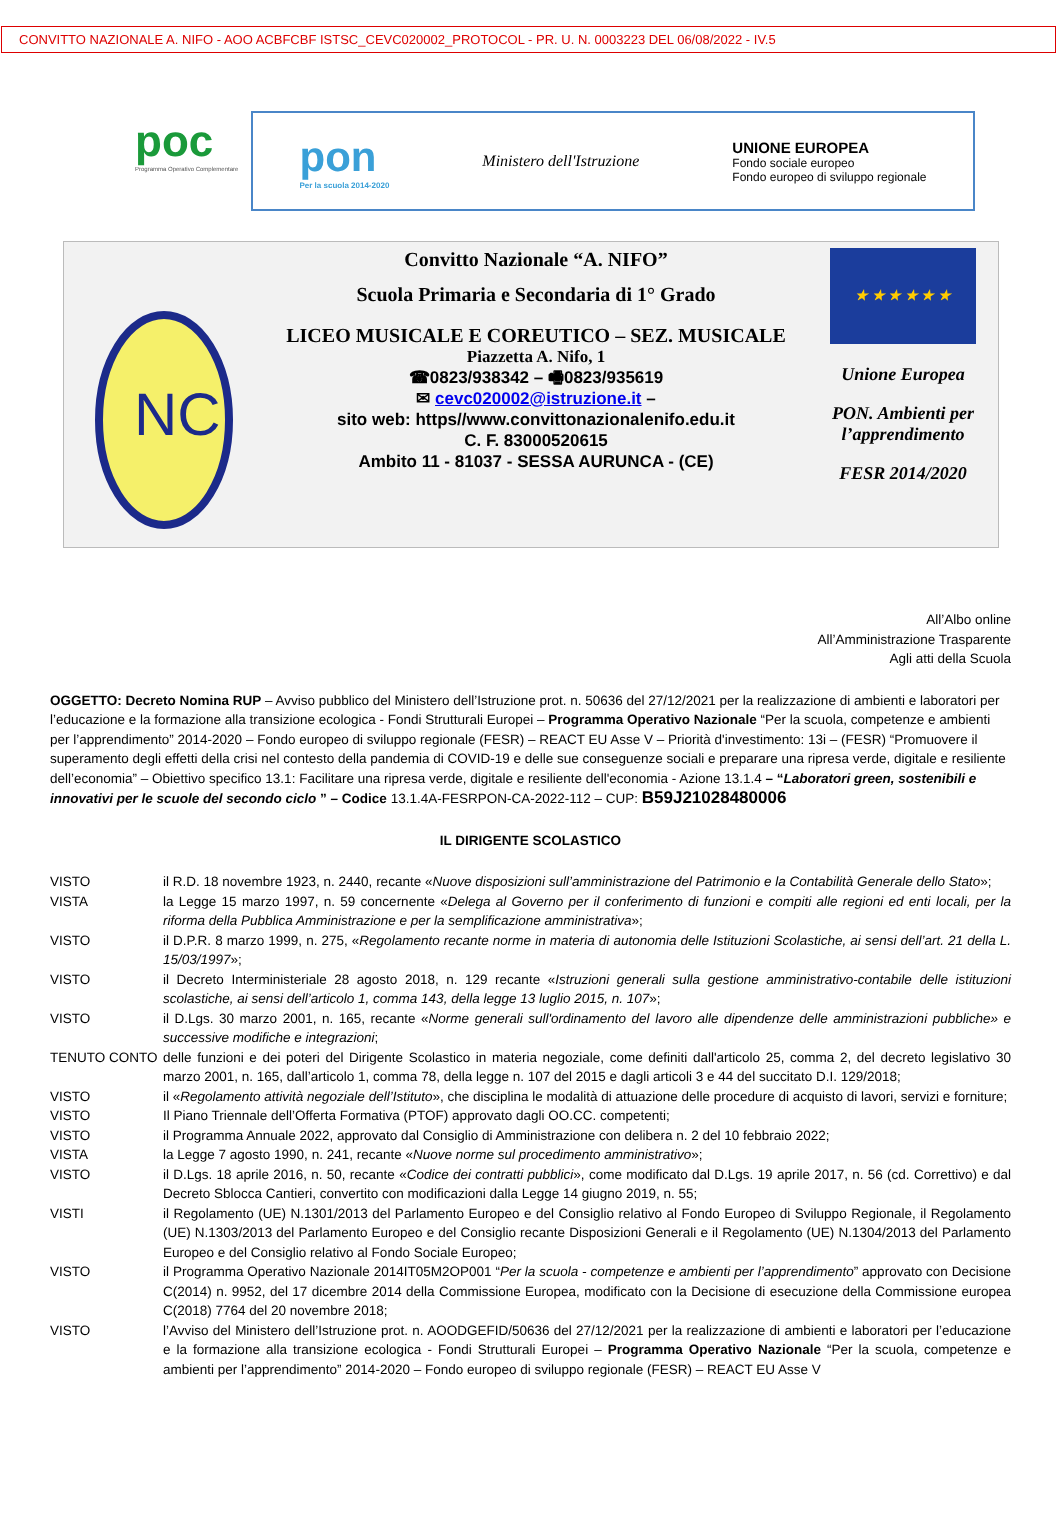CONVITTO NAZIONALE A. NIFO - AOO ACBFCBF ISTSC_CEVC020002_PROTOCOL - PR. U. N. 0003223 DEL 06/08/2022 - IV.5
poc
Programma Operativo Complementare
pon
Per la scuola 2014-2020
Ministero dell'Istruzione
UNIONE EUROPEA
Fondo sociale europeo
Fondo europeo di sviluppo regionale
NC
Convitto Nazionale “A. NIFO”
Scuola Primaria e Secondaria di 1° Grado
LICEO MUSICALE E COREUTICO – SEZ. MUSICALE
Piazzetta A. Nifo, 1
☎0823/938342 – 🖷0823/935619
✉ cevc020002@istruzione.it –
sito web: https//www.convittonazionalenifo.edu.it
C. F. 83000520615
Ambito 11 - 81037 - SESSA AURUNCA - (CE)
★ ★ ★ ★ ★ ★
Unione Europea
PON. Ambienti per l’apprendimento
FESR 2014/2020
All’Albo online
All’Amministrazione Trasparente
Agli atti della Scuola
OGGETTO: Decreto Nomina RUP – Avviso pubblico del Ministero dell’Istruzione prot. n. 50636 del 27/12/2021 per la realizzazione di ambienti e laboratori per l’educazione e la formazione alla transizione ecologica - Fondi Strutturali Europei – Programma Operativo Nazionale “Per la scuola, competenze e ambienti per l’apprendimento” 2014-2020 – Fondo europeo di sviluppo regionale (FESR) – REACT EU Asse V – Priorità d'investimento: 13i – (FESR) “Promuovere il superamento degli effetti della crisi nel contesto della pandemia di COVID-19 e delle sue conseguenze sociali e preparare una ripresa verde, digitale e resiliente dell’economia” – Obiettivo specifico 13.1: Facilitare una ripresa verde, digitale e resiliente dell'economia - Azione 13.1.4 – “Laboratori green, sostenibili e innovativi per le scuole del secondo ciclo ” – Codice 13.1.4A-FESRPON-CA-2022-112 – CUP: B59J21028480006
IL DIRIGENTE SCOLASTICO
| VISTO | il R.D. 18 novembre 1923, n. 2440, recante « Nuove disposizioni sull’amministrazione del Patrimonio e la Contabilità Generale dello Stato »; |
| VISTA | la Legge 15 marzo 1997, n. 59 concernente « Delega al Governo per il conferimento di funzioni e compiti alle regioni ed enti locali, per la riforma della Pubblica Amministrazione e per la semplificazione amministrativa »; |
| VISTO | il D.P.R. 8 marzo 1999, n. 275, « Regolamento recante norme in materia di autonomia delle Istituzioni Scolastiche, ai sensi dell’art. 21 della L. 15/03/1997 »; |
| VISTO | il Decreto Interministeriale 28 agosto 2018, n. 129 recante « Istruzioni generali sulla gestione amministrativo-contabile delle istituzioni scolastiche, ai sensi dell’articolo 1, comma 143, della legge 13 luglio 2015, n. 107 »; |
| VISTO | il D.Lgs. 30 marzo 2001, n. 165, recante « Norme generali sull'ordinamento del lavoro alle dipendenze delle amministrazioni pubbliche» e successive modifiche e integrazioni ; |
| TENUTO CONTO | delle funzioni e dei poteri del Dirigente Scolastico in materia negoziale, come definiti dall'articolo 25, comma 2, del decreto legislativo 30 marzo 2001, n. 165, dall’articolo 1, comma 78, della legge n. 107 del 2015 e dagli articoli 3 e 44 del succitato D.I. 129/2018; |
| VISTO | il « Regolamento attività negoziale dell’Istituto », che disciplina le modalità di attuazione delle procedure di acquisto di lavori, servizi e forniture; |
| VISTO | Il Piano Triennale dell’Offerta Formativa (PTOF) approvato dagli OO.CC. competenti; |
| VISTO | il Programma Annuale 2022, approvato dal Consiglio di Amministrazione con delibera n. 2 del 10 febbraio 2022; |
| VISTA | la Legge 7 agosto 1990, n. 241, recante « Nuove norme sul procedimento amministrativo »; |
| VISTO | il D.Lgs. 18 aprile 2016, n. 50, recante « Codice dei contratti pubblici », come modificato dal D.Lgs. 19 aprile 2017, n. 56 (cd. Correttivo) e dal Decreto Sblocca Cantieri, convertito con modificazioni dalla Legge 14 giugno 2019, n. 55; |
| VISTI | il Regolamento (UE) N.1301/2013 del Parlamento Europeo e del Consiglio relativo al Fondo Europeo di Sviluppo Regionale, il Regolamento (UE) N.1303/2013 del Parlamento Europeo e del Consiglio recante Disposizioni Generali e il Regolamento (UE) N.1304/2013 del Parlamento Europeo e del Consiglio relativo al Fondo Sociale Europeo; |
| VISTO | il Programma Operativo Nazionale 2014IT05M2OP001 “ Per la scuola - competenze e ambienti per l’apprendimento ” approvato con Decisione C(2014) n. 9952, del 17 dicembre 2014 della Commissione Europea, modificato con la Decisione di esecuzione della Commissione europea C(2018) 7764 del 20 novembre 2018; |
| VISTO | l’Avviso del Ministero dell’Istruzione prot. n. AOODGEFID/50636 del 27/12/2021 per la realizzazione di ambienti e laboratori per l’educazione e la formazione alla transizione ecologica - Fondi Strutturali Europei – Programma Operativo Nazionale “Per la scuola, competenze e ambienti per l’apprendimento” 2014-2020 – Fondo europeo di sviluppo regionale (FESR) – REACT EU Asse V |